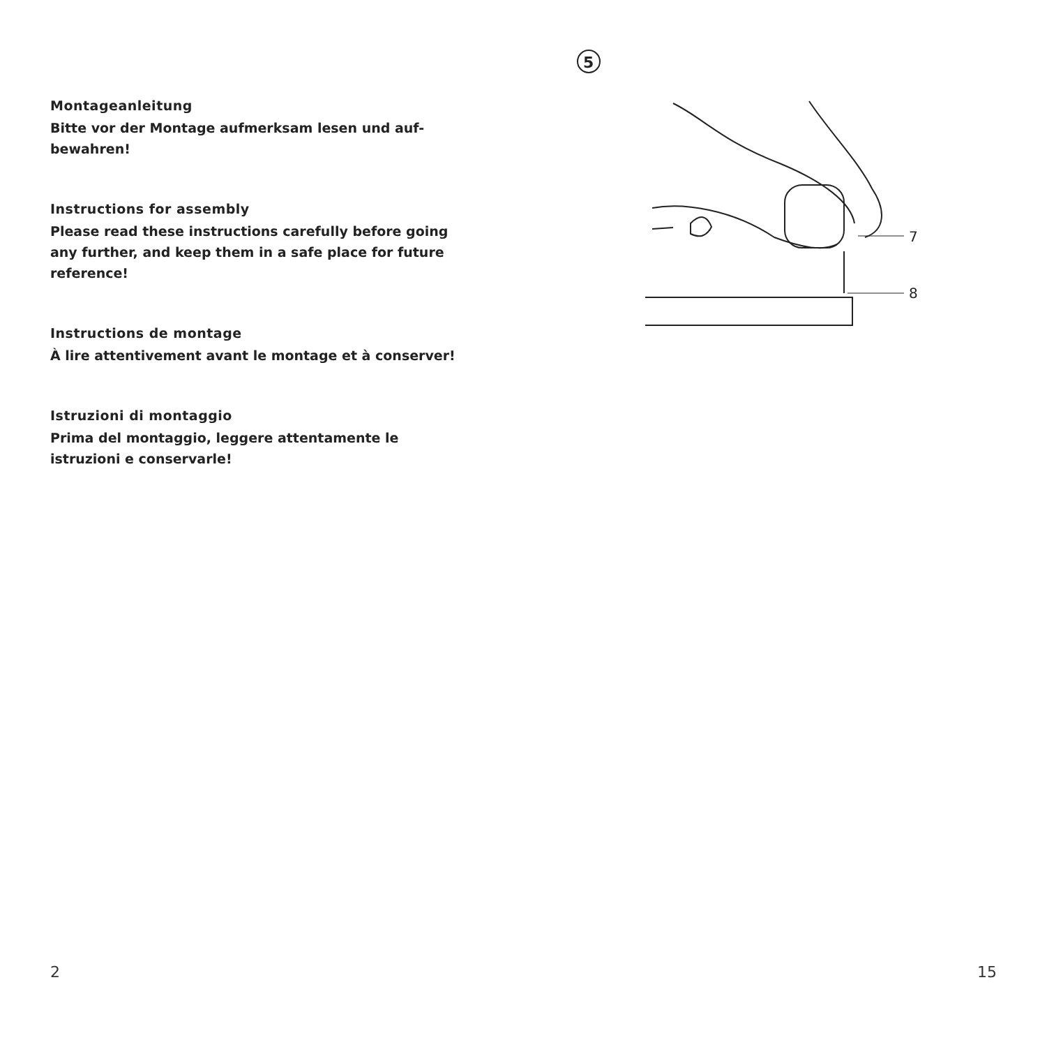Montageanleitung
Bitte vor der Montage aufmerksam lesen und auf-
bewahren!
Instructions for assembly
Please read these instructions carefully before going
any further, and keep them in a safe place for future
reference!
Instructions de montage
À lire attentivement avant le montage et à conserver!
Istruzioni di montaggio
Prima del montaggio, leggere attentamente le
istruzioni e conservarle!
5
7
8
2 15